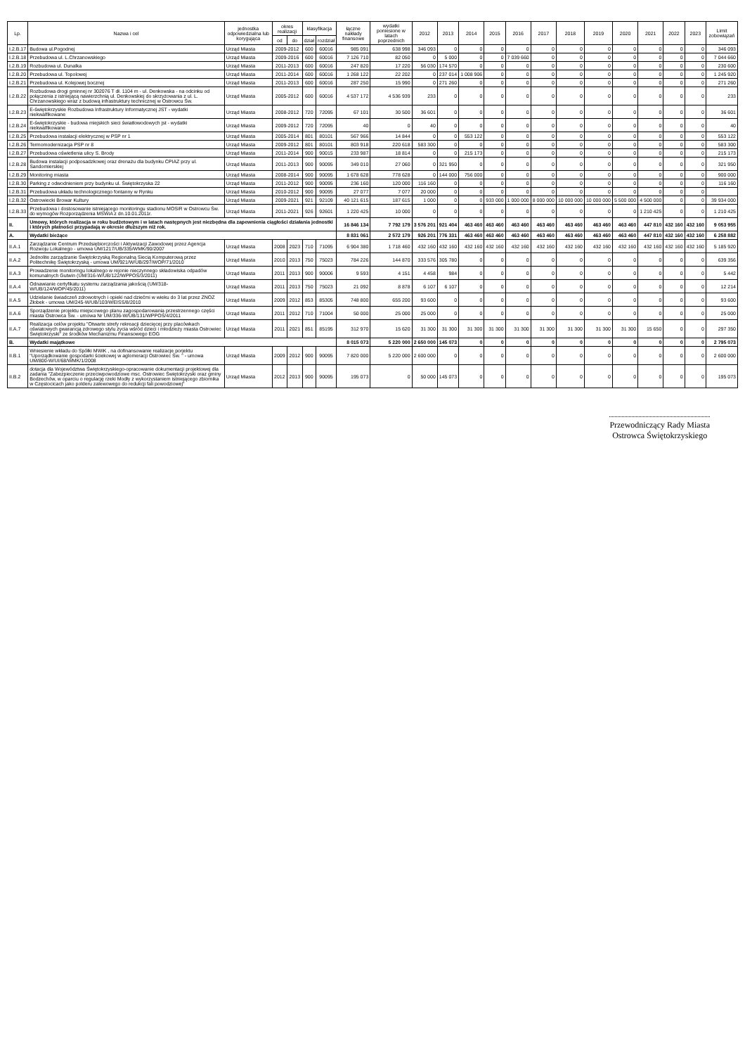| Lp. | Nazwa i cel | jednostka odpowiedzialna lub korygująca | okres realizacji | | klasyfikacja | | łączne nakłady finansowe | wydatki poniesione w latach poprzednich | 2012 | 2013 | 2014 | 2015 | 2016 | 2017 | 2018 | 2019 | 2020 | 2021 | 2022 | 2023 | Limit zobowiązań |
| --- | --- | --- | --- | --- | --- | --- | --- | --- | --- | --- | --- | --- | --- | --- | --- | --- | --- | --- | --- | --- | --- |
| | | | od | do | dział | rozdział | | | | | | | | | | | | | | | |
| I.2.B.17 | Budowa ul.Pogodnej | Urząd Miasta | 2009-2012 | | 600 | 60016 | 985 091 | 638 998 | 346 093 | 0 | 0 | 0 | 0 | 0 | 0 | 0 | 0 | 0 | 0 | 0 | 346 093 |
| I.2.B.18 | Przebudowa ul. L.Chrzanowskiego | Urząd Miasta | 2009-2016 | | 600 | 60016 | 7 126 710 | 82 050 | 0 | 5 000 | 0 | 0 | 7 039 660 | 0 | 0 | 0 | 0 | 0 | 0 | 0 | 7 044 660 |
| I.2.B.19 | Rozbudowa ul. Dunalka | Urząd Miasta | 2011-2013 | | 600 | 60016 | 247 820 | 17 220 | 56 030 | 174 570 | 0 | 0 | 0 | 0 | 0 | 0 | 0 | 0 | 0 | 0 | 230 600 |
| I.2.B.20 | Przebudowa ul. Topolowej | Urząd Miasta | 2011-2014 | | 600 | 60016 | 1 268 122 | 22 202 | 0 | 237 014 | 1 008 906 | 0 | 0 | 0 | 0 | 0 | 0 | 0 | 0 | 0 | 1 245 920 |
| I.2.B.21 | Przebudowa ul. Kolejowej bocznej | Urząd Miasta | 2011-2013 | | 600 | 60016 | 287 250 | 15 990 | 0 | 271 260 | 0 | 0 | 0 | 0 | 0 | 0 | 0 | 0 | 0 | 0 | 271 260 |
| I.2.B.22 | Rozbudowa drogi gminnej nr 302076 T dł. 1104 m - ul. Denkowska - na odcinku od połączenia z istniejącą nawierzchnią ul. Denkowskiej do skrzyżowania z ul. L. Chrzanowskiego wraz z budową infrastruktury technicznej w Ostrowcu Św. | Urząd Miasta | 2005-2012 | | 600 | 60016 | 4 537 172 | 4 536 939 | 233 | 0 | 0 | 0 | 0 | 0 | 0 | 0 | 0 | 0 | 0 | 0 | 233 |
| I.2.B.23 | E-świętokrzyskie Rozbudowa Infrastruktury Informatycznej JST - wydatki niekwalfikowane | Urząd Miasta | 2008-2012 | | 720 | 72095 | 67 101 | 30 500 | 36 601 | 0 | 0 | 0 | 0 | 0 | 0 | 0 | 0 | 0 | 0 | 0 | 36 601 |
| I.2.B.24 | E-świętokrzyskie - budowa miejskich sieci światłowodowych jst - wydatki niekwalfikowane | Urząd Miasta | 2009-2012 | | 720 | 72095 | 40 | 0 | 40 | 0 | 0 | 0 | 0 | 0 | 0 | 0 | 0 | 0 | 0 | 0 | 40 |
| I.2.B.25 | Przebudowa instalacji elektrycznej w PSP nr 1 | Urząd Miasta | 2005-2014 | | 801 | 80101 | 567 966 | 14 844 | 0 | 0 | 553 122 | 0 | 0 | 0 | 0 | 0 | 0 | 0 | 0 | 0 | 553 122 |
| I.2.B.26 | Termomodernizacja PSP nr 8 | Urząd Miasta | 2009-2012 | | 801 | 80101 | 803 918 | 220 618 | 583 300 | 0 | 0 | 0 | 0 | 0 | 0 | 0 | 0 | 0 | 0 | 0 | 583 300 |
| I.2.B.27 | Przebudowa oświetlenia ulicy S. Brody | Urząd Miasta | 2011-2014 | | 900 | 90015 | 233 987 | 18 814 | 0 | 0 | 215 173 | 0 | 0 | 0 | 0 | 0 | 0 | 0 | 0 | 0 | 215 173 |
| I.2.B.28 | Budowa instalacji podposadzkowej oraz drenażu dla budynku CPIAZ przy ul. Sandomierskiej | Urząd Miasta | 2011-2013 | | 900 | 90095 | 349 010 | 27 060 | 0 | 321 950 | 0 | 0 | 0 | 0 | 0 | 0 | 0 | 0 | 0 | 0 | 321 950 |
| I.2.B.29 | Monitoring miasta | Urząd Miasta | 2008-2014 | | 900 | 90095 | 1 678 628 | 778 628 | 0 | 144 000 | 756 000 | 0 | 0 | 0 | 0 | 0 | 0 | 0 | 0 | 0 | 900 000 |
| I.2.B.30 | Parking z odwodnieniem przy budynku ul. Świętokrzyska 22 | Urząd Miasta | 2011-2012 | | 900 | 90095 | 236 160 | 120 000 | 116 160 | 0 | 0 | 0 | 0 | 0 | 0 | 0 | 0 | 0 | 0 | 0 | 116 160 |
| I.2.B.31 | Przebudowa układu technologicznego fontanny w Rynku | Urząd Miasta | 2010-2012 | | 900 | 90095 | 27 077 | 7 077 | 20 000 | 0 | 0 | 0 | 0 | 0 | 0 | 0 | 0 | 0 | 0 | 0 | |
| I.2.B.32 | Ostrowiecki Browar Kultury | Urząd Miasta | 2009-2021 | | 921 | 92109 | 40 121 615 | 187 615 | 1 000 | 0 | 0 | 933 000 | 1 000 000 | 8 000 000 | 10 000 000 | 10 000 000 | 5 500 000 | 4 500 000 | 0 | 0 | 39 934 000 |
| I.2.B.33 | Przebudowa i dostosowanie istniejącego monitoringu stadionu MOSiR w Ostrowcu Św. do wymogów Rozporządzenia MSWiA z dn.10.01.2011r. | Urząd Miasta | 2011-2021 | | 926 | 92601 | 1 220 425 | 10 000 | 0 | 0 | 0 | 0 | 0 | 0 | 0 | 0 | 0 | 1 210 425 | 0 | 0 | 1 210 425 |
| II. | Umowy, których realizacja w roku budżetowym i w latach następnych jest niezbędna dla zapewnienia ciągłości działania jednostki i których płatności przypadają w okresie dłuższym niż rok. | | | | | | 16 846 134 | 7 792 179 | 3 576 201 | 921 404 | 463 460 | 463 460 | 463 460 | 463 460 | 463 460 | 463 460 | 463 460 | 447 810 | 432 160 | 432 160 | 9 053 955 |
| A. | Wydatki bieżące | | | | | | 8 831 061 | 2 572 179 | 926 201 | 776 331 | 463 460 | 463 460 | 463 460 | 463 460 | 463 460 | 463 460 | 463 460 | 447 810 | 432 160 | 432 160 | 6 258 882 |
| II.A.1 | Zarządzanie Centrum Przedsiębiorczości i Aktywizacji Zawodowej przez Agencja Rozwoju Lokalnego - umowa UM/1217/UB/335/WMK/90/2007 | Urząd Miasta | 2008 | 2023 | 710 | 71095 | 6 904 380 | 1 718 460 | 432 160 | 432 160 | 432 160 | 432 160 | 432 160 | 432 160 | 432 160 | 432 160 | 432 160 | 432 160 | 432 160 | 432 160 | 5 185 920 |
| II.A.2 | Jednolite zarządzanie Świętokrzyską Regionalną Siecią Komputerową przez Politechnikę Świętokrzyską - umowa UM/921/W/UB/297/WOP/71/2010 | Urząd Miasta | 2010 | 2013 | 750 | 75023 | 784 226 | 144 870 | 333 576 | 305 780 | 0 | 0 | 0 | 0 | 0 | 0 | 0 | 0 | 0 | 0 | 639 356 |
| II.A.3 | Prowadzenie monitoringu lokalnego w rejonie nieczynnego składowiska odpadów komunalnych Gutwin (UM/316-W/UB/122/WPPOŚ/3/2011) | Urząd Miasta | 2011 | 2013 | 900 | 90006 | 9 593 | 4 151 | 4 458 | 984 | 0 | 0 | 0 | 0 | 0 | 0 | 0 | 0 | 0 | 0 | 5 442 |
| II.A.4 | Odnawianie certyfikatu systemu zarządzania jakością (UM/318-W/UB/124/WOP/45/2011) | Urząd Miasta | 2011 | 2013 | 750 | 75023 | 21 092 | 8 878 | 6 107 | 6 107 | 0 | 0 | 0 | 0 | 0 | 0 | 0 | 0 | 0 | 0 | 12 214 |
| II.A.5 | Udzielanie świadczeń zdrowotnych i opieki nad dziećmi w wieku do 3 lat przez ZNOZ Żłobek - umowa UM/245-W/UB/103/WEISS/8/2010 | Urząd Miasta | 2009 | 2012 | 853 | 85305 | 748 800 | 655 200 | 93 600 | 0 | 0 | 0 | 0 | 0 | 0 | 0 | 0 | 0 | 0 | 0 | 93 600 |
| II.A.6 | Sporządzenie projektu miejscowego planu zagospodarowania przestrzennego części miasta Ostrowca Św. - umowa Nr UM/336-W/UB/131/WPPOŚ/4/2011 | Urząd Miasta | 2011 | 2012 | 710 | 71004 | 50 000 | 25 000 | 25 000 | 0 | 0 | 0 | 0 | 0 | 0 | 0 | 0 | 0 | 0 | 0 | 25 000 |
| II.A.7 | Realizacja celów projektu "Otwarte strefy rekreacji dziecięcej przy placówkach oświatowych gwarancją zdrowego stylu życia wśród dzieci i młodzieży miasta Ostrowiec Świętokrzyski" ze środków Mechanizmu Finansowego EOG | Urząd Miasta | 2011 | 2021 | 851 | 85195 | 312 970 | 15 620 | 31 300 | 31 300 | 31 300 | 31 300 | 31 300 | 31 300 | 31 300 | 31 300 | 31 300 | 15 650 | 0 | 0 | 297 350 |
| B. | Wydatki majątkowe | | | | | | 8 015 073 | 5 220 000 | 2 650 000 | 145 073 | 0 | 0 | 0 | 0 | 0 | 0 | 0 | 0 | 0 | 0 | 2 795 073 |
| II.B.1 | Wniesienie wkładu do Spółki MWiK , na dofinansowanie realizacje porjektu "Uporządkowanie gospodarki ściekowej w aglomeracji Ostrowiec Św. " - umowa UM/800-W/UI/68/WMK/1/2008 | Urząd Miasta | 2009 | 2012 | 900 | 90095 | 7 820 000 | 5 220 000 | 2 600 000 | 0 | 0 | 0 | 0 | 0 | 0 | 0 | 0 | 0 | 0 | 0 | 2 600 000 |
| II.B.2 | dotacja dla Województwa Świętokrzyskiego-opracowanie dokumentacji projektowej dla zadania "Zabezpieczenie przeciwpowodziowe msc. Ostrowiec Świętokrzyski oraz gminy Bodzechów, w oparciu o regulację rzeki Modły z wykorzystaniem istniejącego zbiornika w Częstocicach jako polderu zalewowego do redukcji fali powodziowej" | Urząd Miasta | 2012 | 2013 | 900 | 90095 | 195 073 | 0 | 50 000 | 145 073 | 0 | 0 | 0 | 0 | 0 | 0 | 0 | 0 | 0 | 0 | 195 073 |
Przewodniczący Rady Miasta
Ostrowca Świętokrzyskiego